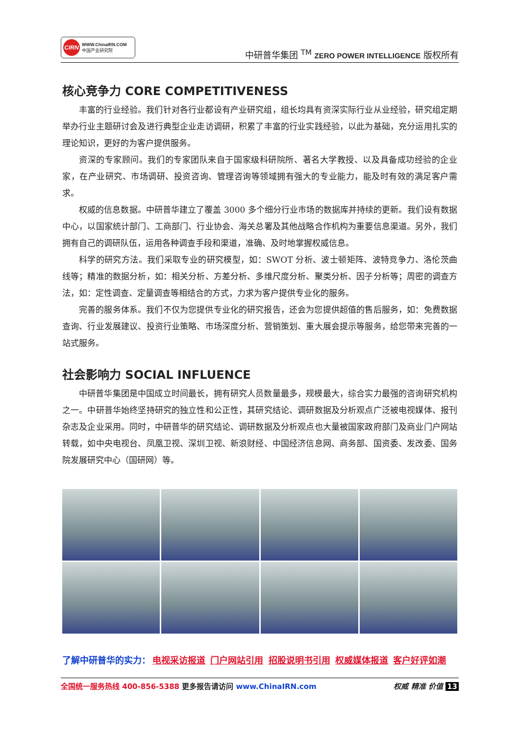CIRN WWW.ChinaIRN.COM
中国产业研究院
中研普华集团 <sup>TM</sup> ZERO POWER INTELLIGENCE 版权所有
核心竞争力 CORE COMPETITIVENESS
丰富的行业经验。我们针对各行业都设有产业研究组，组长均具有资深实际行业从业经验，研究组定期举办行业主题研讨会及进行典型企业走访调研，积累了丰富的行业实践经验，以此为基础，充分运用扎实的理论知识，更好的为客户提供服务。
资深的专家顾问。我们的专家团队来自于国家级科研院所、著名大学教授、以及具备成功经验的企业家，在产业研究、市场调研、投资咨询、管理咨询等领域拥有强大的专业能力，能及时有效的满足客户需求。
权威的信息数据。中研普华建立了覆盖 3000 多个细分行业市场的数据库并持续的更新。我们设有数据中心，以国家统计部门、工商部门、行业协会、海关总署及其他战略合作机构为重要信息渠道。另外，我们拥有自己的调研队伍，运用各种调查手段和渠道，准确、及时地掌握权威信息。
科学的研究方法。我们采取专业的研究模型，如：SWOT 分析、波士顿矩阵、波特竞争力、洛伦茨曲线等；精准的数据分析，如：相关分析、方差分析、多维尺度分析、聚类分析、因子分析等；周密的调查方法，如：定性调查、定量调查等相结合的方式，力求为客户提供专业化的服务。
完善的服务体系。我们不仅为您提供专业化的研究报告，还会为您提供超值的售后服务，如：免费数据查询、行业发展建议、投资行业策略、市场深度分析、营销策划、重大展会提示等服务，给您带来完善的一站式服务。
社会影响力 SOCIAL INFLUENCE
中研普华集团是中国成立时间最长，拥有研究人员数量最多，规模最大，综合实力最强的咨询研究机构之一。中研普华始终坚持研究的独立性和公正性，其研究结论、调研数据及分析观点广泛被电视媒体、报刊杂志及企业采用。同时，中研普华的研究结论、调研数据及分析观点也大量被国家政府部门及商业门户网站转载，如中央电视台、凤凰卫视、深圳卫视、新浪财经、中国经济信息网、商务部、国资委、发改委、国务院发展研究中心（国研网）等。
了解中研普华的实力： 电视采访报道 门户网站引用 招股说明书引用 权威媒体报道 客户好评如潮
全国统一服务热线 400-856-5388 更多报告请访问 www.ChinaIRN.com 权威 精准 价值 13